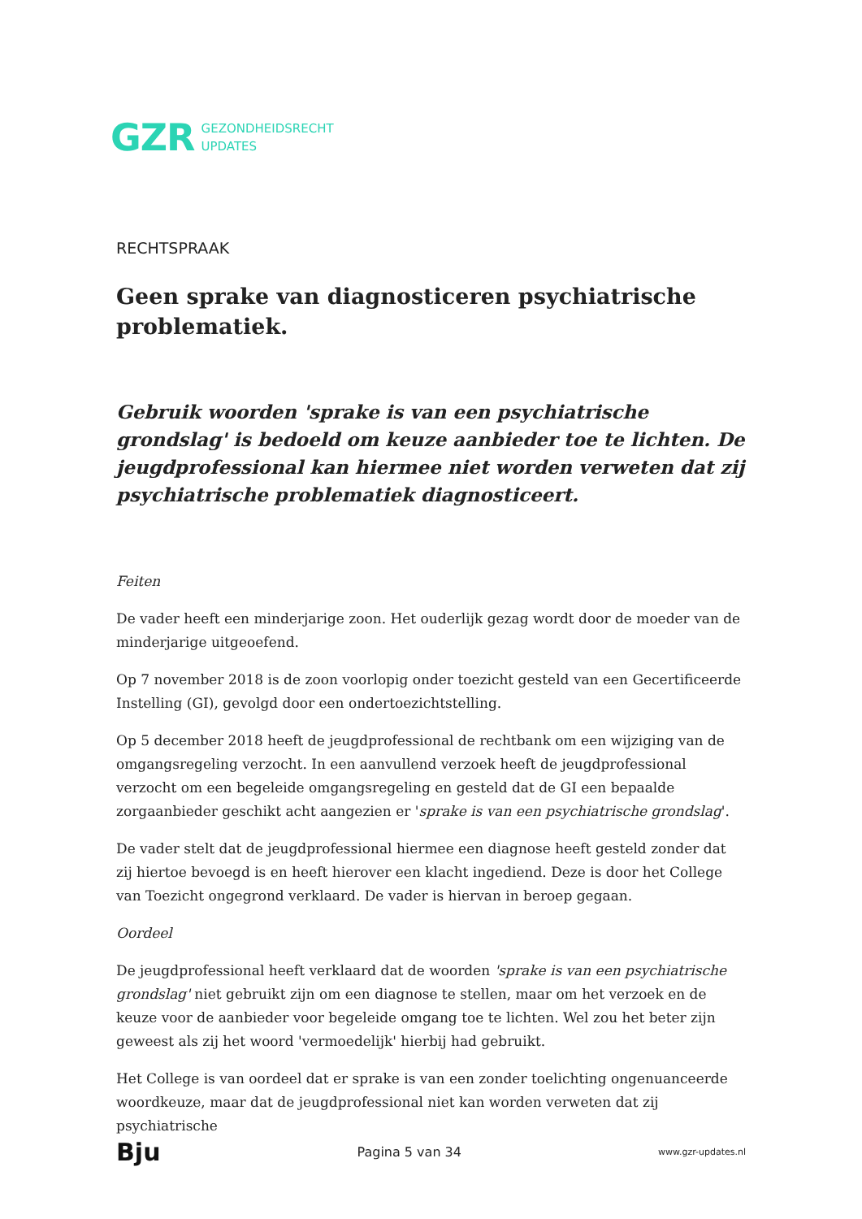GZR
GEZONDHEIDSRECHT
UPDATES
RECHTSPRAAK
Geen sprake van diagnosticeren psychiatrische problematiek.
Gebruik woorden 'sprake is van een psychiatrische grondslag' is bedoeld om keuze aanbieder toe te lichten. De jeugdprofessional kan hiermee niet worden verweten dat zij psychiatrische problematiek diagnosticeert.
Feiten
De vader heeft een minderjarige zoon. Het ouderlijk gezag wordt door de moeder van de minderjarige uitgeoefend.
Op 7 november 2018 is de zoon voorlopig onder toezicht gesteld van een Gecertificeerde Instelling (GI), gevolgd door een ondertoezichtstelling.
Op 5 december 2018 heeft de jeugdprofessional de rechtbank om een wijziging van de omgangsregeling verzocht. In een aanvullend verzoek heeft de jeugdprofessional verzocht om een begeleide omgangsregeling en gesteld dat de GI een bepaalde zorgaanbieder geschikt acht aangezien er 'sprake is van een psychiatrische grondslag'.
De vader stelt dat de jeugdprofessional hiermee een diagnose heeft gesteld zonder dat zij hiertoe bevoegd is en heeft hierover een klacht ingediend. Deze is door het College van Toezicht ongegrond verklaard. De vader is hiervan in beroep gegaan.
Oordeel
De jeugdprofessional heeft verklaard dat de woorden 'sprake is van een psychiatrische grondslag' niet gebruikt zijn om een diagnose te stellen, maar om het verzoek en de keuze voor de aanbieder voor begeleide omgang toe te lichten. Wel zou het beter zijn geweest als zij het woord 'vermoedelijk' hierbij had gebruikt.
Het College is van oordeel dat er sprake is van een zonder toelichting ongenuanceerde woordkeuze, maar dat de jeugdprofessional niet kan worden verweten dat zij psychiatrische
Bju Pagina 5 van 34 www.gzr-updates.nl